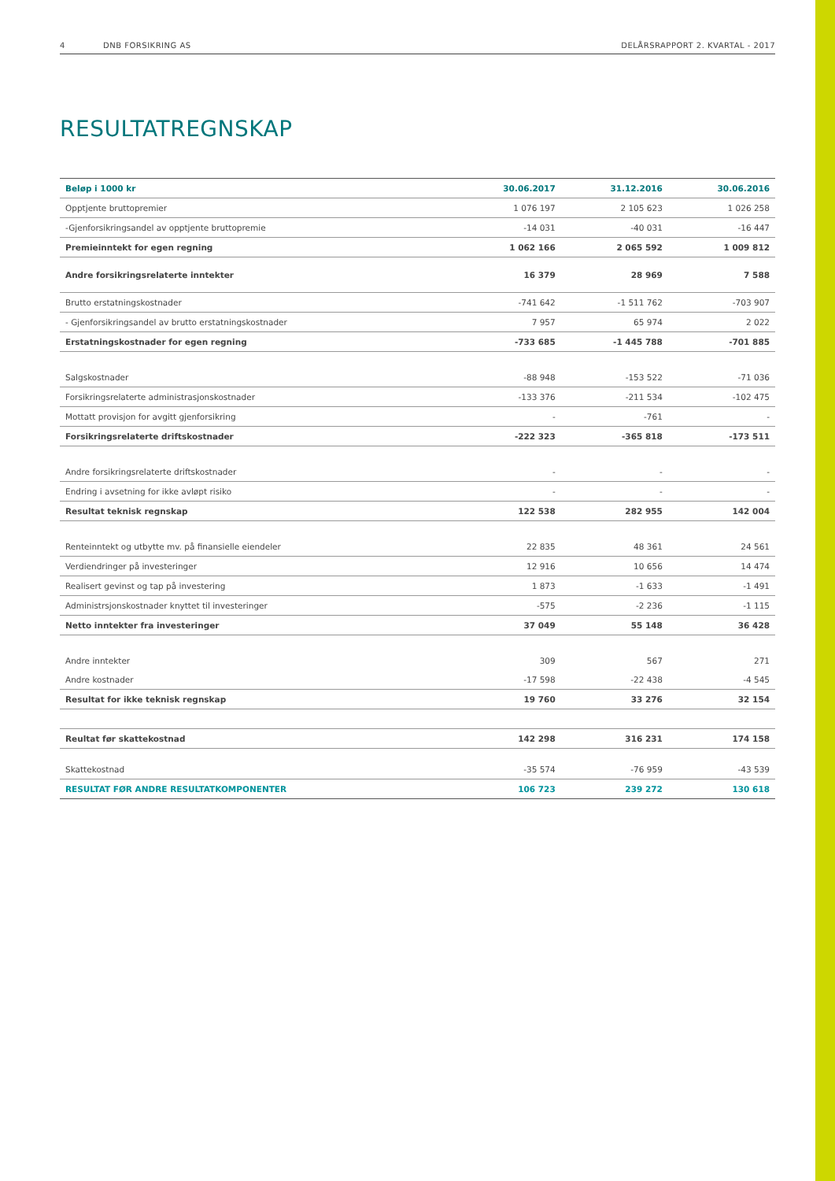4 DNB FORSIKRING AS DELÅRSRAPPORT 2. KVARTAL - 2017
RESULTATREGNSKAP
| Beløp i 1000 kr | 30.06.2017 | 31.12.2016 | 30.06.2016 |
| --- | --- | --- | --- |
| Opptjente bruttopremier | 1 076 197 | 2 105 623 | 1 026 258 |
| -Gjenforsikringsandel av opptjente bruttopremie | -14 031 | -40 031 | -16 447 |
| Premieinntekt for egen regning | 1 062 166 | 2 065 592 | 1 009 812 |
| Andre forsikringsrelaterte inntekter | 16 379 | 28 969 | 7 588 |
| Brutto erstatningskostnader | -741 642 | -1 511 762 | -703 907 |
| - Gjenforsikringsandel av brutto erstatningskostnader | 7 957 | 65 974 | 2 022 |
| Erstatningskostnader for egen regning | -733 685 | -1 445 788 | -701 885 |
| Salgskostnader | -88 948 | -153 522 | -71 036 |
| Forsikringsrelaterte administrasjonskostnader | -133 376 | -211 534 | -102 475 |
| Mottatt provisjon for avgitt gjenforsikring | - | -761 | - |
| Forsikringsrelaterte driftskostnader | -222 323 | -365 818 | -173 511 |
| Andre forsikringsrelaterte driftskostnader | - | - | - |
| Endring i avsetning for ikke avløpt risiko | - | - | - |
| Resultat teknisk regnskap | 122 538 | 282 955 | 142 004 |
| Renteinntekt og utbytte mv. på finansielle eiendeler | 22 835 | 48 361 | 24 561 |
| Verdiendringer på investeringer | 12 916 | 10 656 | 14 474 |
| Realisert gevinst og tap på investering | 1 873 | -1 633 | -1 491 |
| Administrsjonskostnader knyttet til investeringer | -575 | -2 236 | -1 115 |
| Netto inntekter fra investeringer | 37 049 | 55 148 | 36 428 |
| Andre inntekter | 309 | 567 | 271 |
| Andre kostnader | -17 598 | -22 438 | -4 545 |
| Resultat for ikke teknisk regnskap | 19 760 | 33 276 | 32 154 |
| Reultat før skattekostnad | 142 298 | 316 231 | 174 158 |
| Skattekostnad | -35 574 | -76 959 | -43 539 |
| RESULTAT FØR ANDRE RESULTATKOMPONENTER | 106 723 | 239 272 | 130 618 |